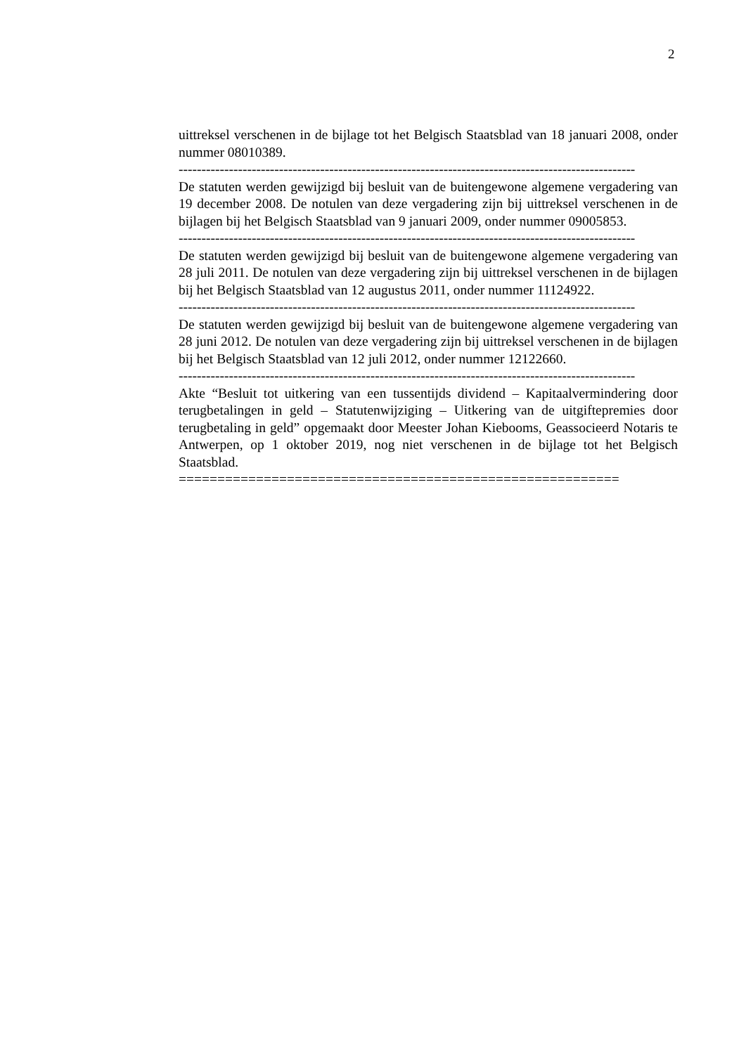2
uittreksel verschenen in de bijlage tot het Belgisch Staatsblad van 18 januari 2008, onder nummer 08010389.
----------------------------------------------------------------------------------------------------
De statuten werden gewijzigd bij besluit van de buitengewone algemene vergadering van 19 december 2008. De notulen van deze vergadering zijn bij uittreksel verschenen in de bijlagen bij het Belgisch Staatsblad van 9 januari 2009, onder nummer 09005853.
----------------------------------------------------------------------------------------------------
De statuten werden gewijzigd bij besluit van de buitengewone algemene vergadering van 28 juli 2011. De notulen van deze vergadering zijn bij uittreksel verschenen in de bijlagen bij het Belgisch Staatsblad van 12 augustus 2011, onder nummer 11124922.
----------------------------------------------------------------------------------------------------
De statuten werden gewijzigd bij besluit van de buitengewone algemene vergadering van 28 juni 2012. De notulen van deze vergadering zijn bij uittreksel verschenen in de bijlagen bij het Belgisch Staatsblad van 12 juli 2012, onder nummer 12122660.
----------------------------------------------------------------------------------------------------
Akte “Besluit tot uitkering van een tussentijds dividend – Kapitaalvermindering door terugbetalingen in geld – Statutenwijziging – Uitkering van de uitgiftepremies door terugbetaling in geld” opgemaakt door Meester Johan Kiebooms, Geassocieerd Notaris te Antwerpen, op 1 oktober 2019, nog niet verschenen in de bijlage tot het Belgisch Staatsblad.
=========================================================